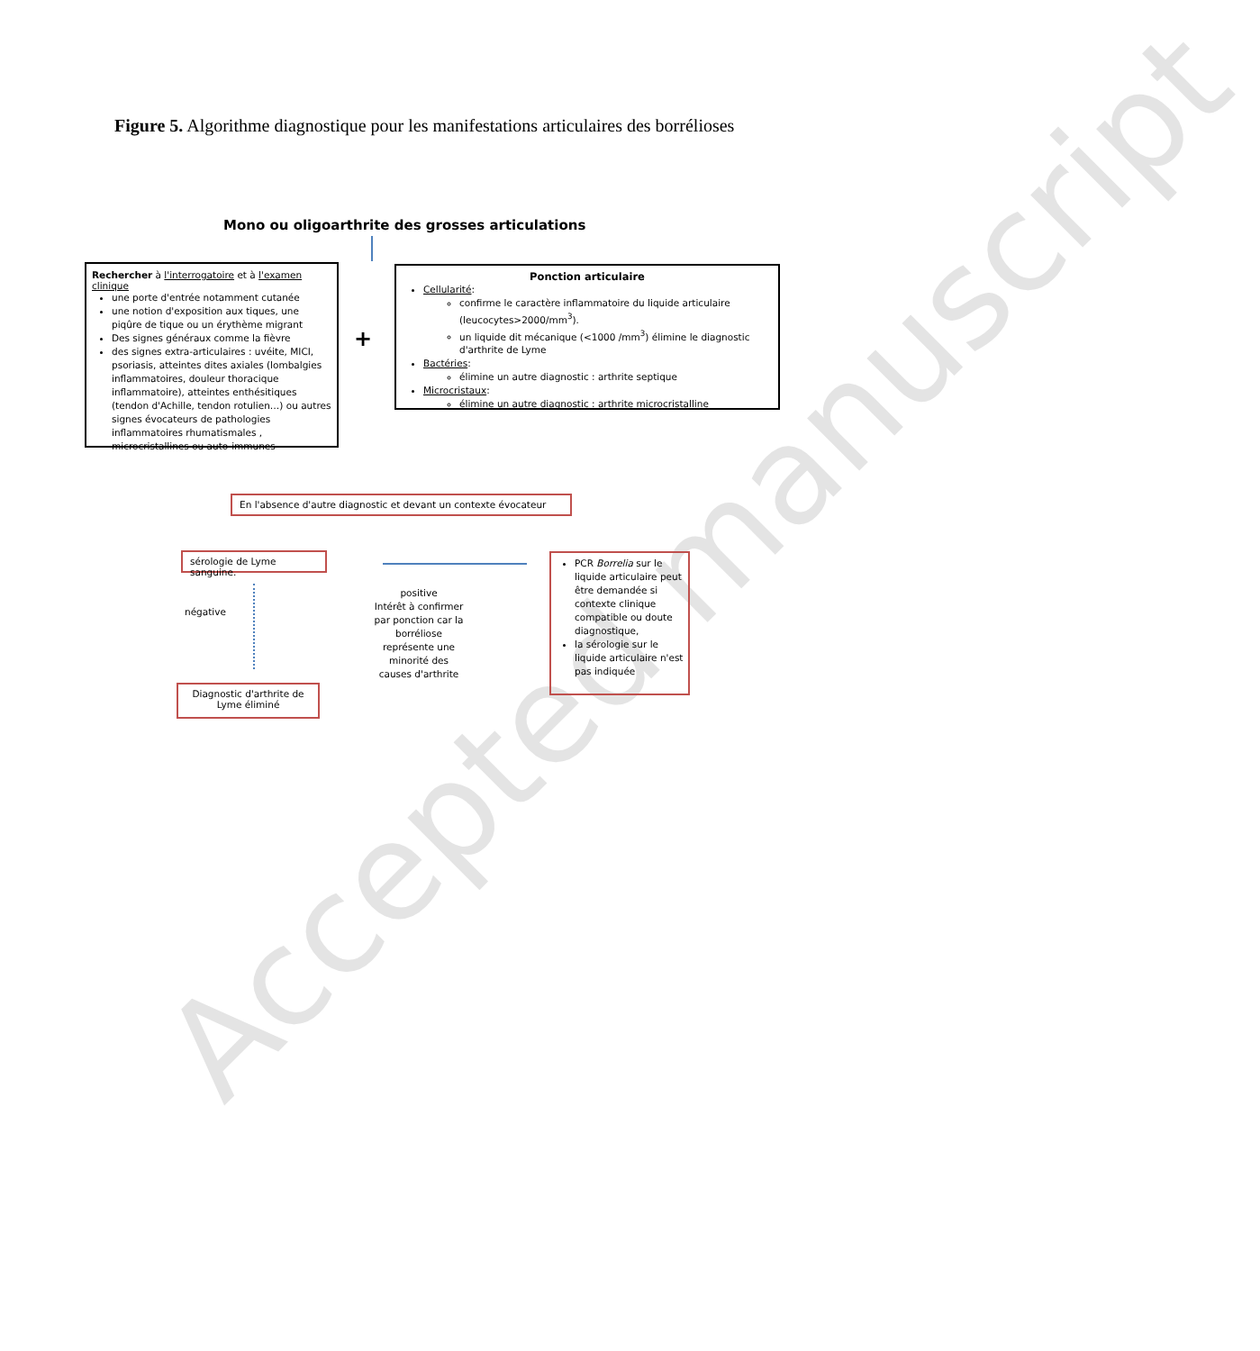Figure 5. Algorithme diagnostique pour les manifestations articulaires des borrélioses
Accepted manuscript
Mono ou oligoarthrite des grosses articulations
Rechercher à l'interrogatoire et à l'examen clinique
une porte d'entrée notamment cutanée
une notion d'exposition aux tiques, une piqûre de tique ou un érythème migrant
Des signes généraux comme la fièvre
des signes extra-articulaires : uvéite, MICI, psoriasis, atteintes dites axiales (lombalgies inflammatoires, douleur thoracique inflammatoire), atteintes enthésitiques (tendon d'Achille, tendon rotulien…) ou autres signes évocateurs de pathologies inflammatoires rhumatismales , microcristallines ou auto-immunes
+
Ponction articulaire
Cellularité:
confirme le caractère inflammatoire du liquide articulaire (leucocytes>2000/mm<sup>3</sup>).
un liquide dit mécanique (<1000 /mm<sup>3</sup>) élimine le diagnostic d'arthrite de Lyme
Bactéries:
élimine un autre diagnostic : arthrite septique
Microcristaux:
élimine un autre diagnostic : arthrite microcristalline
En l'absence d'autre diagnostic et devant un contexte évocateur
sérologie de Lyme sanguine.
négative
Diagnostic d'arthrite de Lyme éliminé
positive
Intérêt à confirmer par ponction car la borréliose représente une minorité des causes d'arthrite
PCR Borrelia sur le liquide articulaire peut être demandée si contexte clinique compatible ou doute diagnostique,
la sérologie sur le liquide articulaire n'est pas indiquée